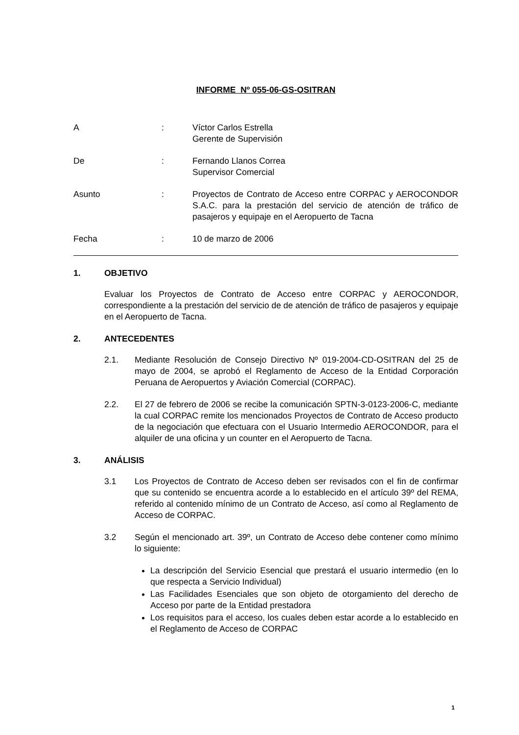INFORME Nº 055-06-GS-OSITRAN
A : Víctor Carlos Estrella
Gerente de Supervisión
De : Fernando Llanos Correa
Supervisor Comercial
Asunto : Proyectos de Contrato de Acceso entre CORPAC y AEROCONDOR S.A.C. para la prestación del servicio de atención de tráfico de pasajeros y equipaje en el Aeropuerto de Tacna
Fecha : 10 de marzo de 2006
1. OBJETIVO
Evaluar los Proyectos de Contrato de Acceso entre CORPAC y AEROCONDOR, correspondiente a la prestación del servicio de de atención de tráfico de pasajeros y equipaje en el Aeropuerto de Tacna.
2. ANTECEDENTES
2.1. Mediante Resolución de Consejo Directivo Nº 019-2004-CD-OSITRAN del 25 de mayo de 2004, se aprobó el Reglamento de Acceso de la Entidad Corporación Peruana de Aeropuertos y Aviación Comercial (CORPAC).
2.2. El 27 de febrero de 2006 se recibe la comunicación SPTN-3-0123-2006-C, mediante la cual CORPAC remite los mencionados Proyectos de Contrato de Acceso producto de la negociación que efectuara con el Usuario Intermedio AEROCONDOR, para el alquiler de una oficina y un counter en el Aeropuerto de Tacna.
3. ANÁLISIS
3.1 Los Proyectos de Contrato de Acceso deben ser revisados con el fin de confirmar que su contenido se encuentra acorde a lo establecido en el artículo 39º del REMA, referido al contenido mínimo de un Contrato de Acceso, así como al Reglamento de Acceso de CORPAC.
3.2 Según el mencionado art. 39º, un Contrato de Acceso debe contener como mínimo lo siguiente:
La descripción del Servicio Esencial que prestará el usuario intermedio (en lo que respecta a Servicio Individual)
Las Facilidades Esenciales que son objeto de otorgamiento del derecho de Acceso por parte de la Entidad prestadora
Los requisitos para el acceso, los cuales deben estar acorde a lo establecido en el Reglamento de Acceso de CORPAC
1